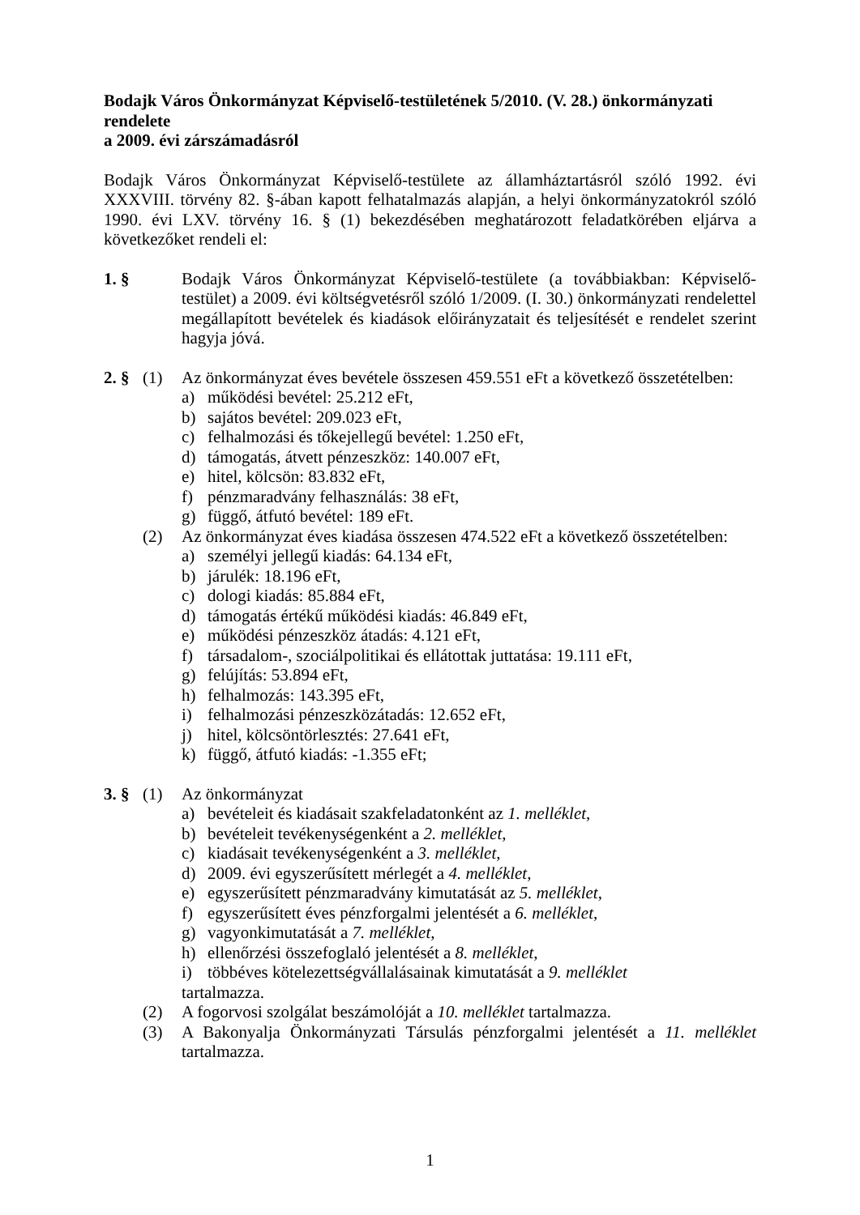Bodajk Város Önkormányzat Képviselő-testületének 5/2010. (V. 28.) önkormányzati rendelete
a 2009. évi zárszámadásról
Bodajk Város Önkormányzat Képviselő-testülete az államháztartásról szóló 1992. évi XXXVIII. törvény 82. §-ában kapott felhatalmazás alapján, a helyi önkormányzatokról szóló 1990. évi LXV. törvény 16. § (1) bekezdésében meghatározott feladatkörében eljárva a következőket rendeli el:
1. §
Bodajk Város Önkormányzat Képviselő-testülete (a továbbiakban: Képviselő-testület) a 2009. évi költségvetésről szóló 1/2009. (I. 30.) önkormányzati rendelettel megállapított bevételek és kiadások előirányzatait és teljesítését e rendelet szerint hagyja jóvá.
2. §
(1) Az önkormányzat éves bevétele összesen 459.551 eFt a következő összetételben:
a) működési bevétel: 25.212 eFt,
b) sajátos bevétel: 209.023 eFt,
c) felhalmozási és tőkejellegű bevétel: 1.250 eFt,
d) támogatás, átvett pénzeszköz: 140.007 eFt,
e) hitel, kölcsön: 83.832 eFt,
f) pénzmaradvány felhasználás: 38 eFt,
g) függő, átfutó bevétel: 189 eFt.
(2) Az önkormányzat éves kiadása összesen 474.522 eFt a következő összetételben:
a) személyi jellegű kiadás: 64.134 eFt,
b) járulék: 18.196 eFt,
c) dologi kiadás: 85.884 eFt,
d) támogatás értékű működési kiadás: 46.849 eFt,
e) működési pénzeszköz átadás: 4.121 eFt,
f) társadalom-, szociálpolitikai és ellátottak juttatása: 19.111 eFt,
g) felújítás: 53.894 eFt,
h) felhalmozás: 143.395 eFt,
i) felhalmozási pénzeszközátadás: 12.652 eFt,
j) hitel, kölcsöntörlesztés: 27.641 eFt,
k) függő, átfutó kiadás: -1.355 eFt;
3. §
(1) Az önkormányzat
a) bevételeit és kiadásait szakfeladatonként az 1. melléklet,
b) bevételeit tevékenységenként a 2. melléklet,
c) kiadásait tevékenységenként a 3. melléklet,
d) 2009. évi egyszerűsített mérlegét a 4. melléklet,
e) egyszerűsített pénzmaradvány kimutatását az 5. melléklet,
f) egyszerűsített éves pénzforgalmi jelentését a 6. melléklet,
g) vagyonkimutatását a 7. melléklet,
h) ellenőrzési összefoglaló jelentését a 8. melléklet,
i) többéves kötelezettségvállalásainak kimutatását a 9. melléklet
tartalmazza.
(2) A fogorvosi szolgálat beszámolóját a 10. melléklet tartalmazza.
(3) A Bakonyalja Önkormányzati Társulás pénzforgalmi jelentését a 11. melléklet tartalmazza.
1